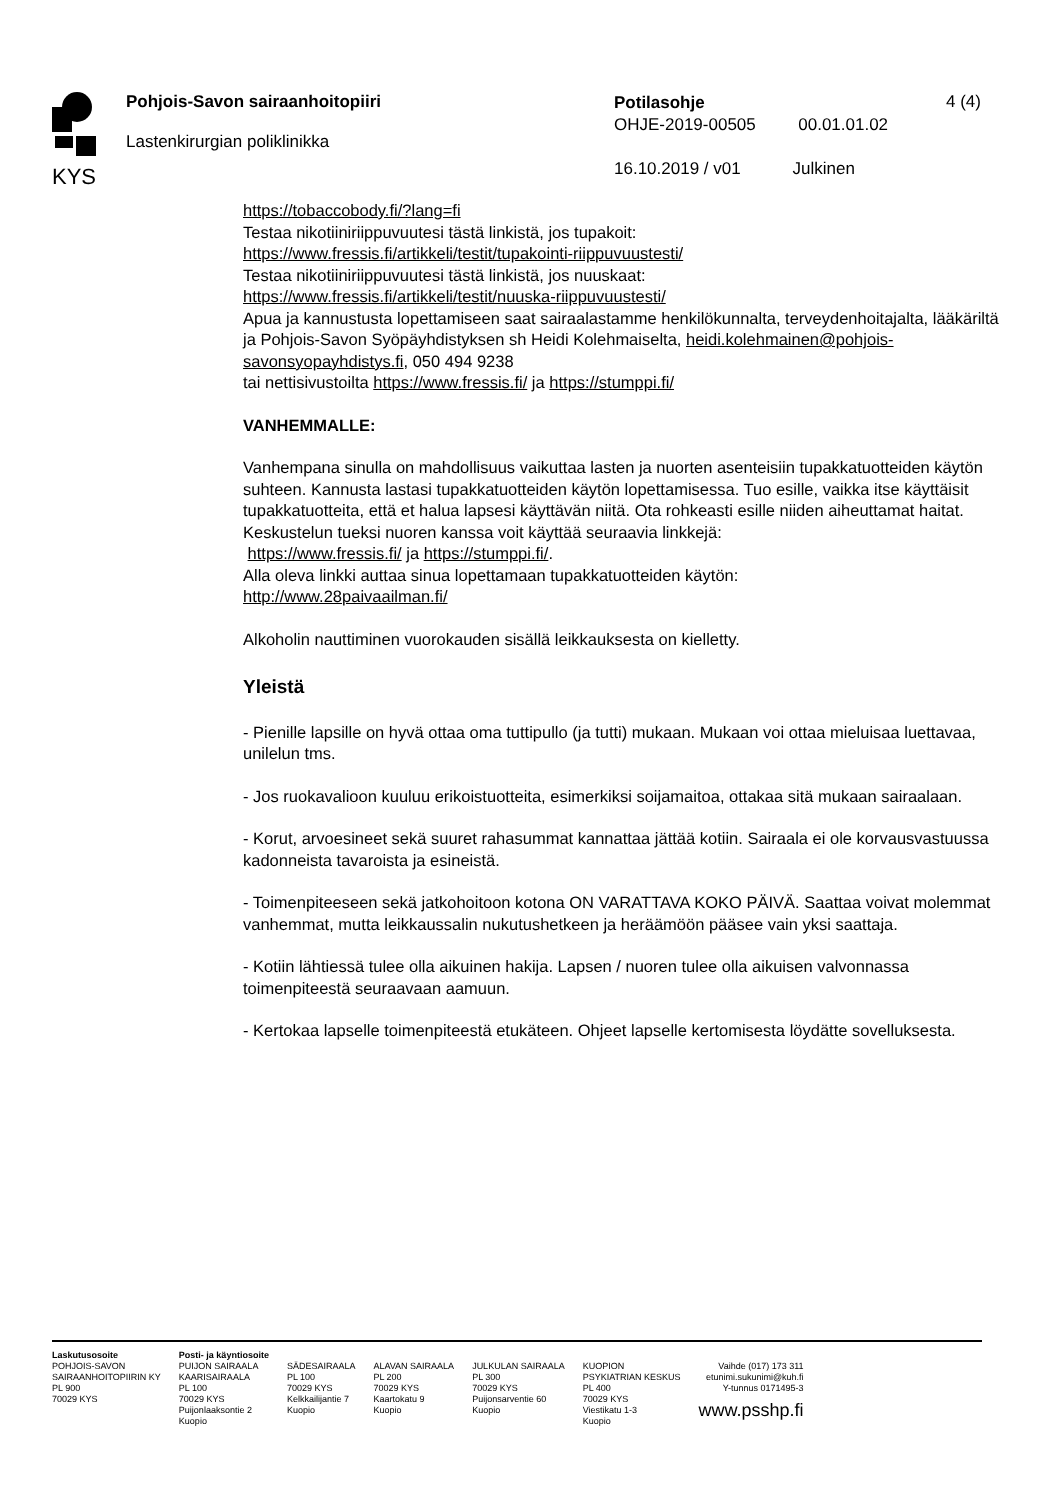KYS
Pohjois-Savon sairaanhoitopiiri
Lastenkirurgian poliklinikka
Potilasohje
OHJE-2019-00505 00.01.01.02
16.10.2019 / v01 Julkinen
4 (4)
https://tobaccobody.fi/?lang=fi
Testaa nikotiiniriippuvuutesi tästä linkistä, jos tupakoit:
https://www.fressis.fi/artikkeli/testit/tupakointi-riippuvuustesti/
Testaa nikotiiniriippuvuutesi tästä linkistä, jos nuuskaat:
https://www.fressis.fi/artikkeli/testit/nuuska-riippuvuustesti/
Apua ja kannustusta lopettamiseen saat sairaalastamme henkilökunnalta, terveydenhoitajalta, lääkäriltä ja Pohjois-Savon Syöpäyhdistyksen sh Heidi Kolehmaiselta, heidi.kolehmainen@pohjois-savonsyopayhdistys.fi, 050 494 9238
tai nettisivustoilta https://www.fressis.fi/ ja https://stumppi.fi/
VANHEMMALLE:
Vanhempana sinulla on mahdollisuus vaikuttaa lasten ja nuorten asenteisiin tupakkatuotteiden käytön suhteen. Kannusta lastasi tupakkatuotteiden käytön lopettamisessa. Tuo esille, vaikka itse käyttäisit tupakkatuotteita, että et halua lapsesi käyttävän niitä. Ota rohkeasti esille niiden aiheuttamat haitat. Keskustelun tueksi nuoren kanssa voit käyttää seuraavia linkkejä:
https://www.fressis.fi/ ja https://stumppi.fi/.
Alla oleva linkki auttaa sinua lopettamaan tupakkatuotteiden käytön:
http://www.28paivaailman.fi/
Alkoholin nauttiminen vuorokauden sisällä leikkauksesta on kielletty.
Yleistä
- Pienille lapsille on hyvä ottaa oma tuttipullo (ja tutti) mukaan. Mukaan voi ottaa mieluisaa luettavaa, unilelun tms.
- Jos ruokavalioon kuuluu erikoistuotteita, esimerkiksi soijamaitoa, ottakaa sitä mukaan sairaalaan.
- Korut, arvoesineet sekä suuret rahasummat kannattaa jättää kotiin. Sairaala ei ole korvausvastuussa kadonneista tavaroista ja esineistä.
- Toimenpiteeseen sekä jatkohoitoon kotona ON VARATTAVA KOKO PÄIVÄ. Saattaa voivat molemmat vanhemmat, mutta leikkaussalin nukutushetkeen ja heräämöön pääsee vain yksi saattaja.
- Kotiin lähtiessä tulee olla aikuinen hakija. Lapsen / nuoren tulee olla aikuisen valvonnassa toimenpiteestä seuraavaan aamuun.
- Kertokaa lapselle toimenpiteestä etukäteen. Ohjeet lapselle kertomisesta löydätte sovelluksesta.
Laskutusosoite
POHJOIS-SAVON
SAIRAANHOITOPIIRIN KY
PL 900
70029 KYS
Posti- ja käyntiosoite
PUIJON SAIRAALA
KAARISAIRAALA
PL 100
70029 KYS
Puijonlaaksontie 2
Kuopio
SÄDESAIRAALA
PL 100
70029 KYS
Kelkkailijantie 7
Kuopio
ALAVAN SAIRAALA
PL 200
70029 KYS
Kaartokatu 9
Kuopio
JULKULAN SAIRAALA
PL 300
70029 KYS
Puijonsarventie 60
Kuopio
KUOPION
PSYKIATRIAN KESKUS
PL 400
70029 KYS
Viestikatu 1-3
Kuopio
Vaihde (017) 173 311
etunimi.sukunimi@kuh.fi
Y-tunnus 0171495-3
www.psshp.fi